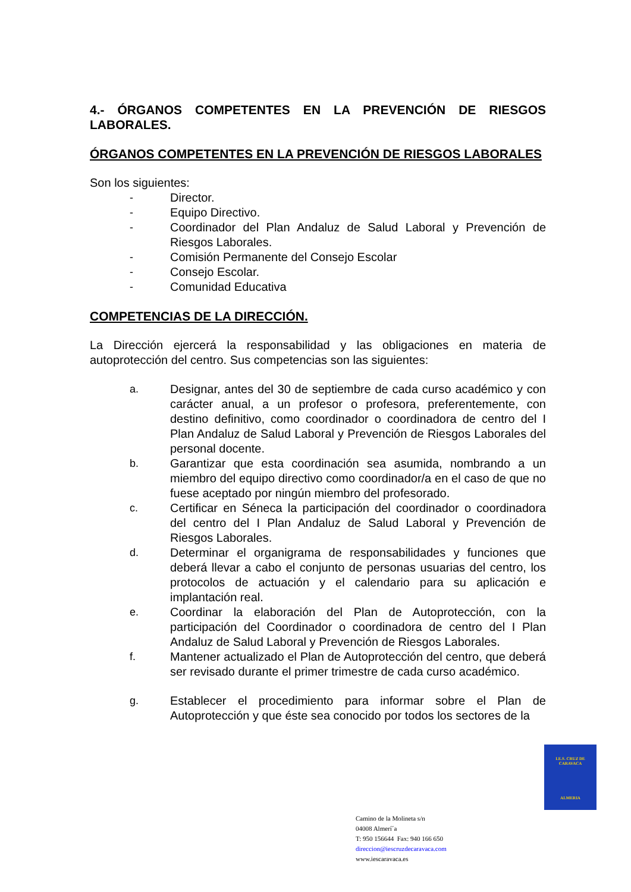4.- ÓRGANOS COMPETENTES EN LA PREVENCIÓN DE RIESGOS LABORALES.
ÓRGANOS COMPETENTES EN LA PREVENCIÓN DE RIESGOS LABORALES
Son los siguientes:
- Director.
- Equipo Directivo.
- Coordinador del Plan Andaluz de Salud Laboral y Prevención de Riesgos Laborales.
- Comisión Permanente del Consejo Escolar
- Consejo Escolar.
- Comunidad Educativa
COMPETENCIAS DE LA DIRECCIÓN.
La Dirección ejercerá la responsabilidad y las obligaciones en materia de autoprotección del centro. Sus competencias son las siguientes:
a. Designar, antes del 30 de septiembre de cada curso académico y con carácter anual, a un profesor o profesora, preferentemente, con destino definitivo, como coordinador o coordinadora de centro del I Plan Andaluz de Salud Laboral y Prevención de Riesgos Laborales del personal docente.
b. Garantizar que esta coordinación sea asumida, nombrando a un miembro del equipo directivo como coordinador/a en el caso de que no fuese aceptado por ningún miembro del profesorado.
c. Certificar en Séneca la participación del coordinador o coordinadora del centro del I Plan Andaluz de Salud Laboral y Prevención de Riesgos Laborales.
d. Determinar el organigrama de responsabilidades y funciones que deberá llevar a cabo el conjunto de personas usuarias del centro, los protocolos de actuación y el calendario para su aplicación e implantación real.
e. Coordinar la elaboración del Plan de Autoprotección, con la participación del Coordinador o coordinadora de centro del I Plan Andaluz de Salud Laboral y Prevención de Riesgos Laborales.
f. Mantener actualizado el Plan de Autoprotección del centro, que deberá ser revisado durante el primer trimestre de cada curso académico.
g. Establecer el procedimiento para informar sobre el Plan de Autoprotección y que éste sea conocido por todos los sectores de la
I.E.S. CRUZ DE CARAVACA
ALMERIA
Camino de la Molineta s/n
04008 Almerí´a
T: 950 156644 Fax: 940 166 650
direccion@iescruzdecaravaca.com
www.iescaravaca.es